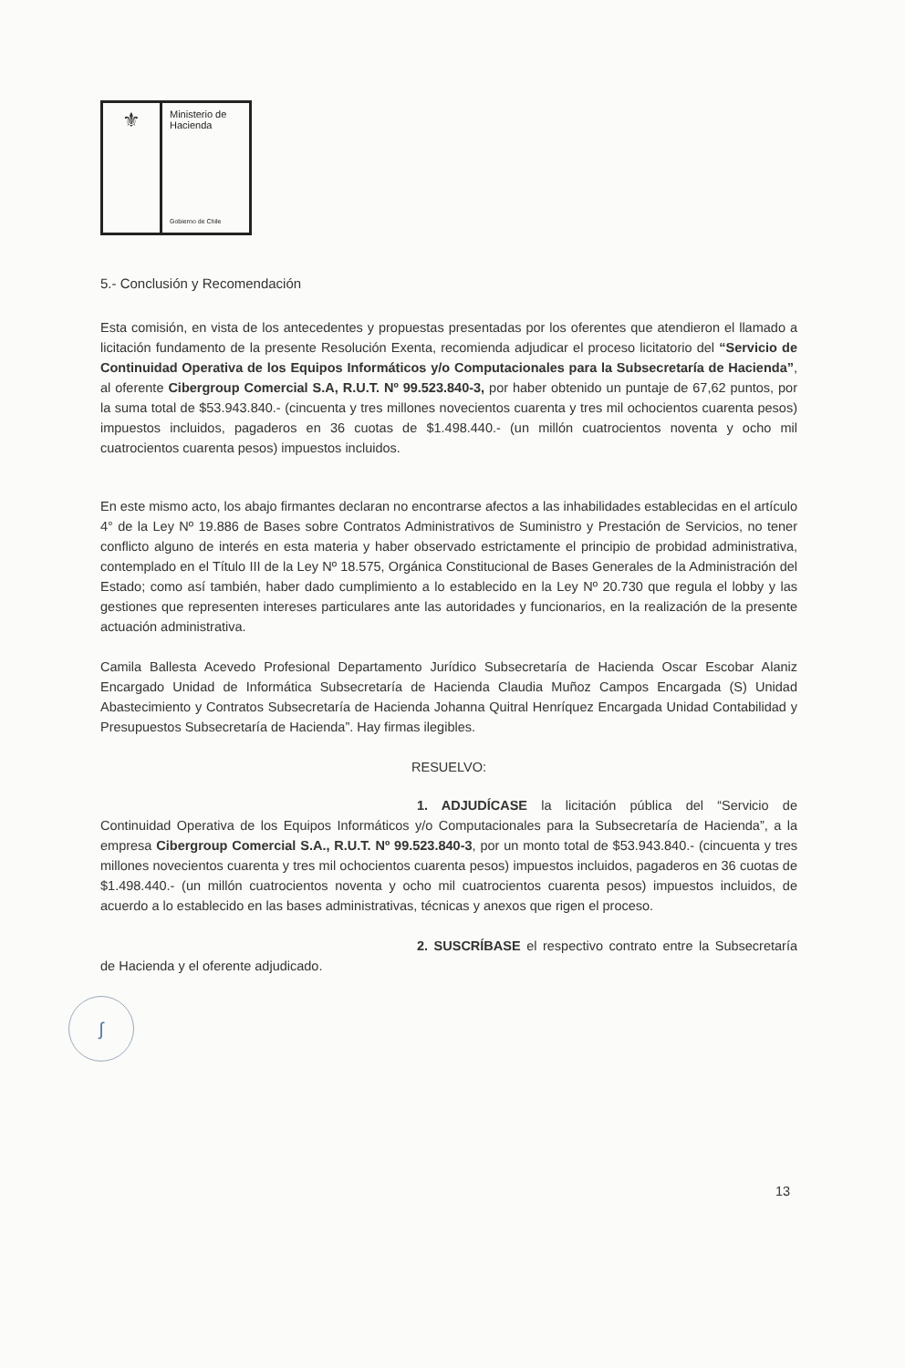⚜
Ministerio de
Hacienda
Gobierno de Chile
5.- Conclusión y Recomendación
Esta comisión, en vista de los antecedentes y propuestas presentadas por los oferentes que atendieron el llamado a licitación fundamento de la presente Resolución Exenta, recomienda adjudicar el proceso licitatorio del “Servicio de Continuidad Operativa de los Equipos Informáticos y/o Computacionales para la Subsecretaría de Hacienda”, al oferente Cibergroup Comercial S.A, R.U.T. Nº 99.523.840-3, por haber obtenido un puntaje de 67,62 puntos, por la suma total de $53.943.840.- (cincuenta y tres millones novecientos cuarenta y tres mil ochocientos cuarenta pesos) impuestos incluidos, pagaderos en 36 cuotas de $1.498.440.- (un millón cuatrocientos noventa y ocho mil cuatrocientos cuarenta pesos) impuestos incluidos.
En este mismo acto, los abajo firmantes declaran no encontrarse afectos a las inhabilidades establecidas en el artículo 4° de la Ley Nº 19.886 de Bases sobre Contratos Administrativos de Suministro y Prestación de Servicios, no tener conflicto alguno de interés en esta materia y haber observado estrictamente el principio de probidad administrativa, contemplado en el Título III de la Ley Nº 18.575, Orgánica Constitucional de Bases Generales de la Administración del Estado; como así también, haber dado cumplimiento a lo establecido en la Ley Nº 20.730 que regula el lobby y las gestiones que representen intereses particulares ante las autoridades y funcionarios, en la realización de la presente actuación administrativa.
Camila Ballesta Acevedo Profesional Departamento Jurídico Subsecretaría de Hacienda Oscar Escobar Alaniz Encargado Unidad de Informática Subsecretaría de Hacienda Claudia Muñoz Campos Encargada (S) Unidad Abastecimiento y Contratos Subsecretaría de Hacienda Johanna Quitral Henríquez Encargada Unidad Contabilidad y Presupuestos Subsecretaría de Hacienda”. Hay firmas ilegibles.
RESUELVO:
1. ADJUDÍCASE la licitación pública del “Servicio de Continuidad Operativa de los Equipos Informáticos y/o Computacionales para la Subsecretaría de Hacienda”, a la empresa Cibergroup Comercial S.A., R.U.T. Nº 99.523.840-3, por un monto total de $53.943.840.- (cincuenta y tres millones novecientos cuarenta y tres mil ochocientos cuarenta pesos) impuestos incluidos, pagaderos en 36 cuotas de $1.498.440.- (un millón cuatrocientos noventa y ocho mil cuatrocientos cuarenta pesos) impuestos incluidos, de acuerdo a lo establecido en las bases administrativas, técnicas y anexos que rigen el proceso.
2. SUSCRÍBASE el respectivo contrato entre la Subsecretaría de Hacienda y el oferente adjudicado.
ʃ
13